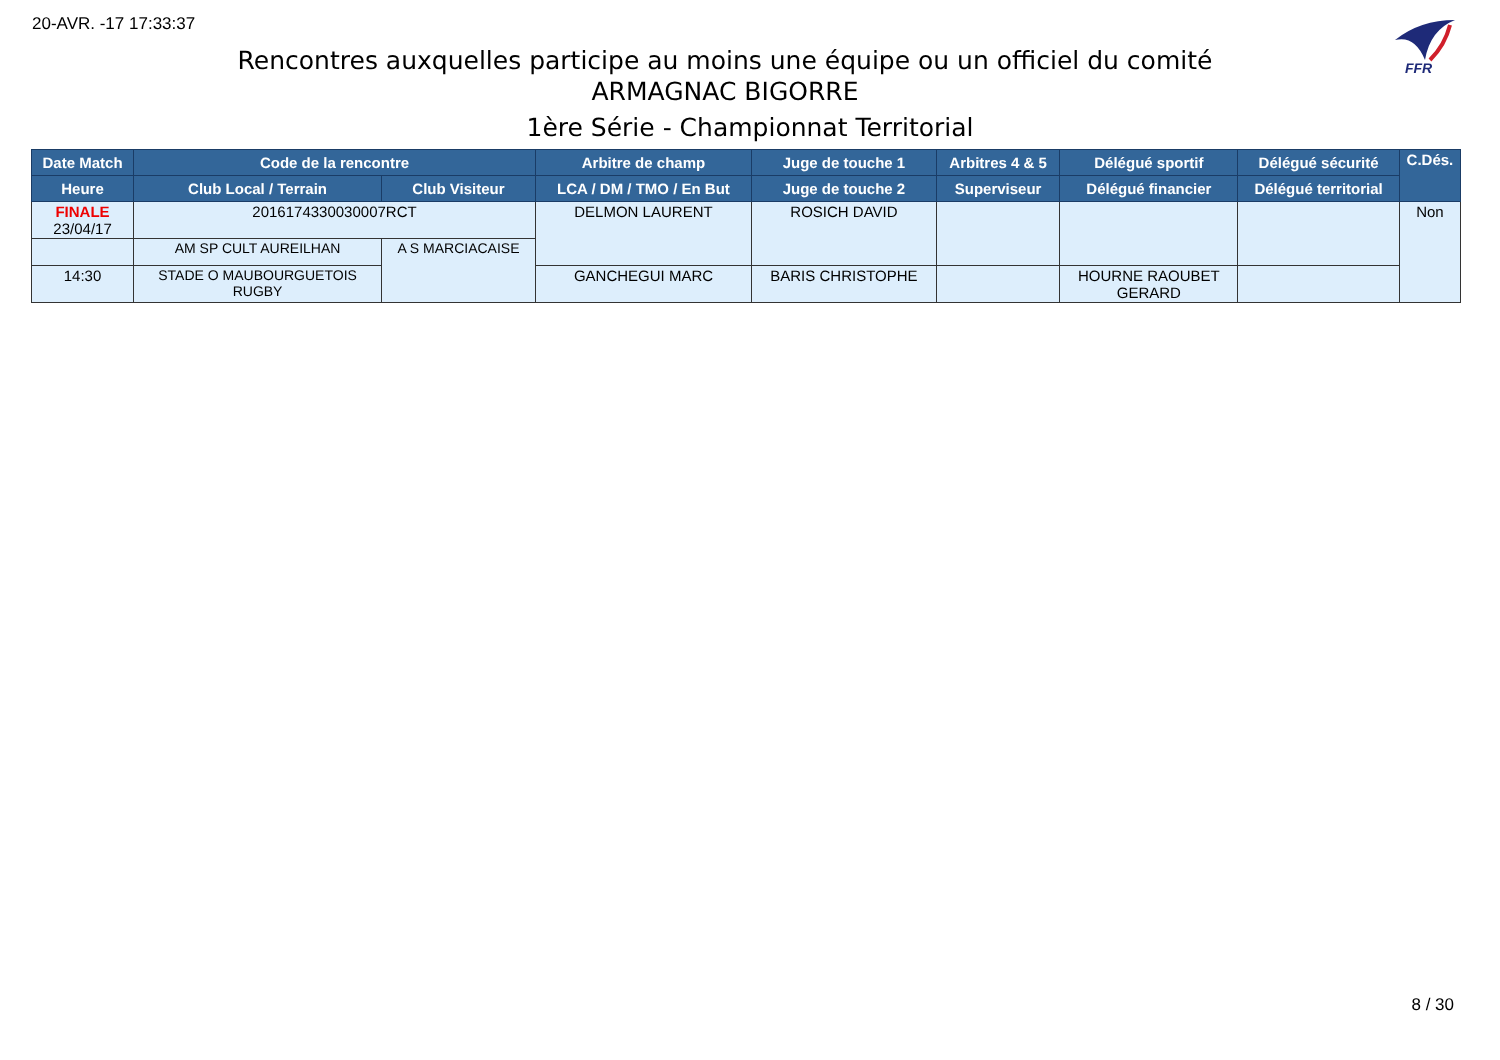20-AVR. -17 17:33:37
FFR
Rencontres auxquelles participe au moins une équipe ou un officiel du comité
ARMAGNAC BIGORRE
1ère Série - Championnat Territorial
| Date Match | Code de la rencontre | | Arbitre de champ | Juge de touche 1 | Arbitres 4 & 5 | Délégué sportif | Délégué sécurité | C.Dés. |
| --- | --- | --- | --- | --- | --- | --- | --- | --- |
| Heure | Club Local / Terrain | Club Visiteur | LCA / DM / TMO / En But | Juge de touche 2 | Superviseur | Délégué financier | Délégué territorial | |
| FINALE 23/04/17 | 2016174330030007RCT | | DELMON LAURENT | ROSICH DAVID | | | | Non |
| | AM SP CULT AUREILHAN | A S MARCIACAISE | | | | | | |
| 14:30 | STADE O MAUBOURGUETOIS RUGBY | | GANCHEGUI MARC | BARIS CHRISTOPHE | | HOURNE RAOUBET GERARD | | |
8 / 30